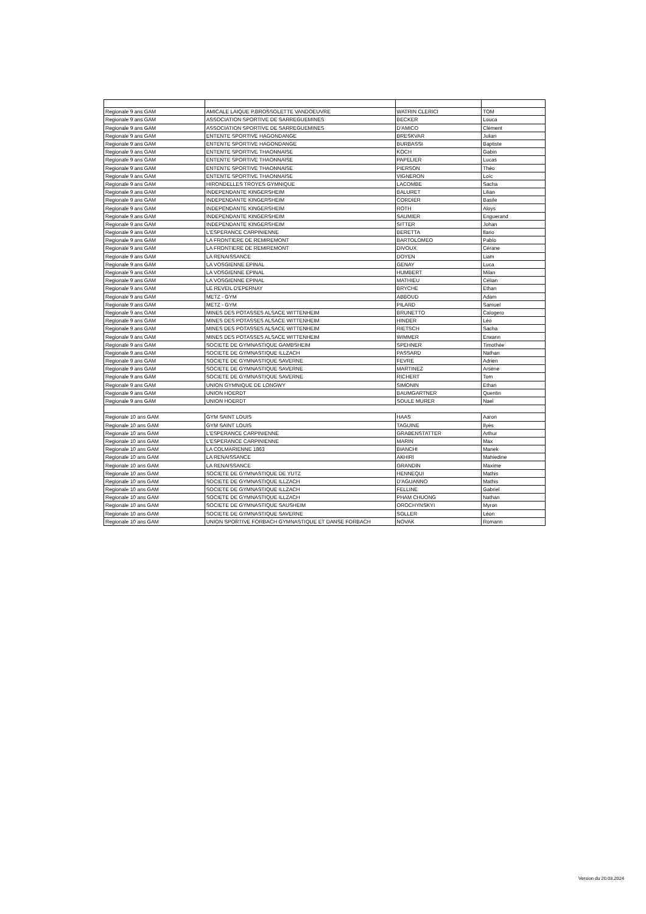| Regionale 9 ans GAM | AMICALE LAIQUE P.BROSSOLETTE VANDOEUVRE | WATRIN CLERICI | TOM |
| Regionale 9 ans GAM | ASSOCIATION SPORTIVE DE SARREGUEMINES | BECKER | Louca |
| Regionale 9 ans GAM | ASSOCIATION SPORTIVE DE SARREGUEMINES | D'AMICO | Clément |
| Regionale 9 ans GAM | ENTENTE SPORTIVE HAGONDANGE | BRESKVAR | Julian |
| Regionale 9 ans GAM | ENTENTE SPORTIVE HAGONDANGE | BURBASSI | Baptiste |
| Regionale 9 ans GAM | ENTENTE SPORTIVE THAONNAISE | KOCH | Gabin |
| Regionale 9 ans GAM | ENTENTE SPORTIVE THAONNAISE | PAPELIER | Lucas |
| Regionale 9 ans GAM | ENTENTE SPORTIVE THAONNAISE | PIERSON | Théo |
| Regionale 9 ans GAM | ENTENTE SPORTIVE THAONNAISE | VIGNERON | Loïc |
| Regionale 9 ans GAM | HIRONDELLES TROYES GYMNIQUE | LACOMBE | Sacha |
| Regionale 9 ans GAM | INDEPENDANTE KINGERSHEIM | BALURET | Lilian |
| Regionale 9 ans GAM | INDEPENDANTE KINGERSHEIM | CORDIER | Basile |
| Regionale 9 ans GAM | INDEPENDANTE KINGERSHEIM | ROTH | Aloys |
| Regionale 9 ans GAM | INDEPENDANTE KINGERSHEIM | SAUMIER | Enguerand |
| Regionale 9 ans GAM | INDEPENDANTE KINGERSHEIM | SITTER | Johan |
| Regionale 9 ans GAM | L'ESPERANCE CARPINIENNE | BERETTA | Ilario |
| Regionale 9 ans GAM | LA FRONTIERE DE REMIREMONT | BARTOLOMEO | Pablo |
| Regionale 9 ans GAM | LA FRONTIERE DE REMIREMONT | DIVOUX | Cérane |
| Regionale 9 ans GAM | LA RENAISSANCE | DOYEN | Liam |
| Regionale 9 ans GAM | LA VOSGIENNE EPINAL | GENAY | Luca |
| Regionale 9 ans GAM | LA VOSGIENNE EPINAL | HUMBERT | Milan |
| Regionale 9 ans GAM | LA VOSGIENNE EPINAL | MATHIEU | Célian |
| Regionale 9 ans GAM | LE REVEIL D'EPERNAY | BRYCHE | Ethan |
| Regionale 9 ans GAM | METZ - GYM | ABBOUD | Adam |
| Regionale 9 ans GAM | METZ - GYM | PILARD | Samuel |
| Regionale 9 ans GAM | MINES DES POTASSES ALSACE WITTENHEIM | BRUNETTO | Calogero |
| Regionale 9 ans GAM | MINES DES POTASSES ALSACE WITTENHEIM | HINDER | Léo |
| Regionale 9 ans GAM | MINES DES POTASSES ALSACE WITTENHEIM | RIETSCH | Sacha |
| Regionale 9 ans GAM | MINES DES POTASSES ALSACE WITTENHEIM | WIMMER | Erwann |
| Regionale 9 ans GAM | SOCIETE DE GYMNASTIQUE GAMBSHEIM | SPEHNER | Timothée |
| Regionale 9 ans GAM | SOCIETE DE GYMNASTIQUE ILLZACH | PASSARD | Nathan |
| Regionale 9 ans GAM | SOCIETE DE GYMNASTIQUE SAVERNE | FEVRE | Adrien |
| Regionale 9 ans GAM | SOCIETE DE GYMNASTIQUE SAVERNE | MARTINEZ | Arsène |
| Regionale 9 ans GAM | SOCIETE DE GYMNASTIQUE SAVERNE | RICHERT | Tom |
| Regionale 9 ans GAM | UNION GYMNIQUE DE LONGWY | SIMONIN | Ethan |
| Regionale 9 ans GAM | UNION HOERDT | BAUMGARTNER | Quentin |
| Regionale 9 ans GAM | UNION HOERDT | SOULE MURER | Nael |
| Regionale 10 ans GAM | GYM SAINT LOUIS | HAAS | Aaron |
| Regionale 10 ans GAM | GYM SAINT LOUIS | TAGUINE | Ilyès |
| Regionale 10 ans GAM | L'ESPERANCE CARPINIENNE | GRABENSTATTER | Arthur |
| Regionale 10 ans GAM | L'ESPERANCE CARPINIENNE | MARIN | Max |
| Regionale 10 ans GAM | LA COLMARIENNE 1863 | BIANCHI | Manek |
| Regionale 10 ans GAM | LA RENAISSANCE | AKHIRI | Mahiedine |
| Regionale 10 ans GAM | LA RENAISSANCE | GRANDIN | Maxime |
| Regionale 10 ans GAM | SOCIETE DE GYMNASTIQUE DE YUTZ | HENNEQUI | Mathis |
| Regionale 10 ans GAM | SOCIETE DE GYMNASTIQUE ILLZACH | D'AGUANNO | Mathis |
| Regionale 10 ans GAM | SOCIETE DE GYMNASTIQUE ILLZACH | FELLINE | Gabriel |
| Regionale 10 ans GAM | SOCIETE DE GYMNASTIQUE ILLZACH | PHAM CHUONG | Nathan |
| Regionale 10 ans GAM | SOCIETE DE GYMNASTIQUE SAUSHEIM | OROCHYNSKYI | Myron |
| Regionale 10 ans GAM | SOCIETE DE GYMNASTIQUE SAVERNE | SOLLER | Léon |
| Regionale 10 ans GAM | UNION SPORTIVE FORBACH GYMNASTIQUE ET DANSE FORBACH | NOVAK | Romann |
Version du 20.03.2024